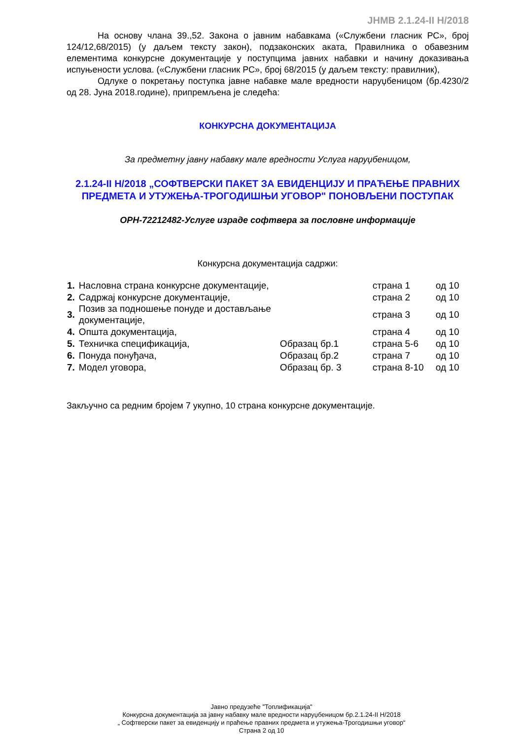ЈНМВ 2.1.24-II Н/2018
На основу члана 39.,52. Закона о јавним набавкама («Службени гласник РС», број 124/12,68/2015) (у даљем тексту закон), подзаконских аката, Правилника о обавезним елементима конкурсне документације у поступцима јавних набавки и начину доказивања испуњености услова. («Службени гласник РС», број 68/2015 (у даљем тексту: правилник),
Одлуке о покретању поступка јавне набавке мале вредности наруџбеницом (бр.4230/2 од 28. Јуна 2018.године), припремљена је следећа:
КОНКУРСНА ДОКУМЕНТАЦИЈА
За предметну јавну набавку мале вредности Услуга наруџбеницом,
2.1.24-II Н/2018 „СОФТВЕРСКИ ПАКЕТ ЗА ЕВИДЕНЦИЈУ И ПРАЋЕЊЕ ПРАВНИХ ПРЕДМЕТА И УТУЖЕЊА-ТРОГОДИШЊИ УГОВОР" ПОНОВЉЕНИ ПОСТУПАК
ОРН-72212482-Услуге израде софтвера за пословне информације
Конкурсна документација садржи:
| 1. | Насловна страна конкурсне документације, | | страна 1 | од 10 |
| 2. | Садржај конкурсне документације, | | страна 2 | од 10 |
| 3. | Позив за подношење понуде и достављање документације, | | страна 3 | од 10 |
| 4. | Општа документација, | | страна 4 | од 10 |
| 5. | Техничка спецификација, | Образац бр.1 | страна 5-6 | од 10 |
| 6. | Понуда понуђача, | Образац бр.2 | страна 7 | од 10 |
| 7. | Модел уговора, | Образац бр. 3 | страна 8-10 | од 10 |
Закључно са редним бројем 7 укупно, 10 страна конкурсне документације.
Јавно предузеће "Топлификација"
Конкурсна документација за јавну набавку мале вредности наруџбеницом бр.2.1.24-II Н/2018
„ Софтверски пакет за евиденцију и праћење правних предмета и утужења-Трогодишњи уговор“
Страна 2 од 10